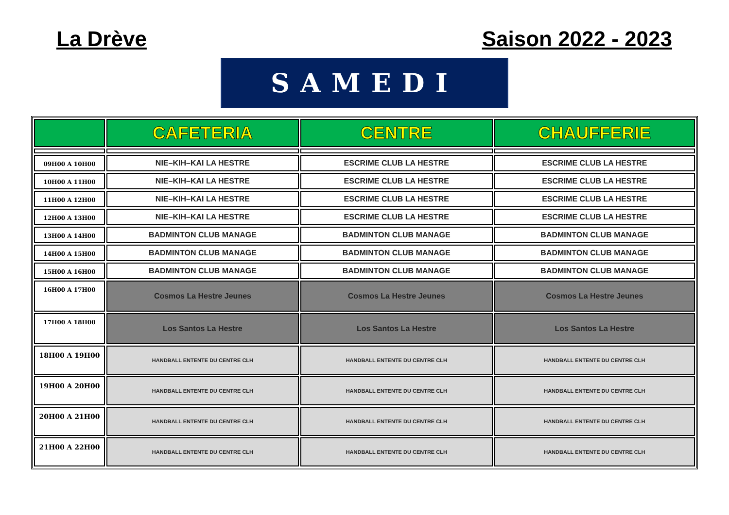La Drève Saison 2022 - 2023
SAMEDI
| | CAFETERIA | CENTRE | CHAUFFERIE |
| --- | --- | --- | --- |
| 09H00 A 10H00 | NIE–KIH–KAI LA HESTRE | ESCRIME CLUB LA HESTRE | ESCRIME CLUB LA HESTRE |
| 10H00 A 11H00 | NIE–KIH–KAI LA HESTRE | ESCRIME CLUB LA HESTRE | ESCRIME CLUB LA HESTRE |
| 11H00 A 12H00 | NIE–KIH–KAI LA HESTRE | ESCRIME CLUB LA HESTRE | ESCRIME CLUB LA HESTRE |
| 12H00 A 13H00 | NIE–KIH–KAI LA HESTRE | ESCRIME CLUB LA HESTRE | ESCRIME CLUB LA HESTRE |
| 13H00 A 14H00 | BADMINTON CLUB MANAGE | BADMINTON CLUB MANAGE | BADMINTON CLUB MANAGE |
| 14H00 A 15H00 | BADMINTON CLUB MANAGE | BADMINTON CLUB MANAGE | BADMINTON CLUB MANAGE |
| 15H00 A 16H00 | BADMINTON CLUB MANAGE | BADMINTON CLUB MANAGE | BADMINTON CLUB MANAGE |
| 16H00 A 17H00 | Cosmos La Hestre Jeunes | Cosmos La Hestre Jeunes | Cosmos La Hestre Jeunes |
| 17H00 A 18H00 | Los Santos La Hestre | Los Santos La Hestre | Los Santos La Hestre |
| 18H00 A 19H00 | HANDBALL ENTENTE DU CENTRE CLH | HANDBALL ENTENTE DU CENTRE CLH | HANDBALL ENTENTE DU CENTRE CLH |
| 19H00 A 20H00 | HANDBALL ENTENTE DU CENTRE CLH | HANDBALL ENTENTE DU CENTRE CLH | HANDBALL ENTENTE DU CENTRE CLH |
| 20H00 A 21H00 | HANDBALL ENTENTE DU CENTRE CLH | HANDBALL ENTENTE DU CENTRE CLH | HANDBALL ENTENTE DU CENTRE CLH |
| 21H00 A 22H00 | HANDBALL ENTENTE DU CENTRE CLH | HANDBALL ENTENTE DU CENTRE CLH | HANDBALL ENTENTE DU CENTRE CLH |